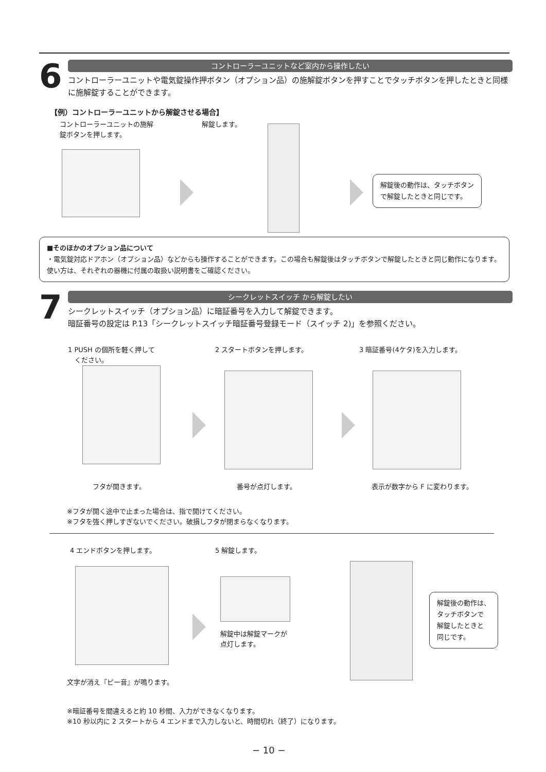6
コントローラーユニットなど室内から操作したい
コントローラーユニットや電気錠操作押ボタン（オプション品）の施解錠ボタンを押すことでタッチボタンを押したときと同様に施解錠することができます。
【例）コントローラーユニットから解錠させる場合】
コントローラーユニットの施解
錠ボタンを押します。
解錠します。
解錠後の動作は、タッチボタン
で解錠したときと同じです。
■そのほかのオプション品について
・電気錠対応ドアホン（オプション品）などからも操作することができます。この場合も解錠後はタッチボタンで解錠したときと同じ動作になります。 使い方は、それぞれの器機に付属の取扱い説明書をご確認ください。
7
シークレットスイッチ から解錠したい
シークレットスイッチ（オプション品）に暗証番号を入力して解錠できます。
暗証番号の設定は P.13「シークレットスイッチ暗証番号登録モード（スイッチ 2)」を参照ください。
1 PUSH の個所を軽く押して
　ください。
2 スタートボタンを押します。 3 暗証番号(4ケタ)を入力します。
フタが開きます。 番号が点灯します。 表示が数字から F に変わります。
※フタが開く途中で止まった場合は、指で開けてください。
※フタを強く押しすぎないでください。破損しフタが閉まらなくなります。
4 エンドボタンを押します。 5 解錠します。
解錠中は解錠マークが
点灯します。
解錠後の動作は、
タッチボタンで
解錠したときと
同じです。
文字が消え『ピー音』が鳴ります。
※暗証番号を間違えると約 10 秒間、入力ができなくなります。
※10 秒以内に 2 スタートから 4 エンドまで入力しないと、時間切れ（終了）になります。
− 10 −